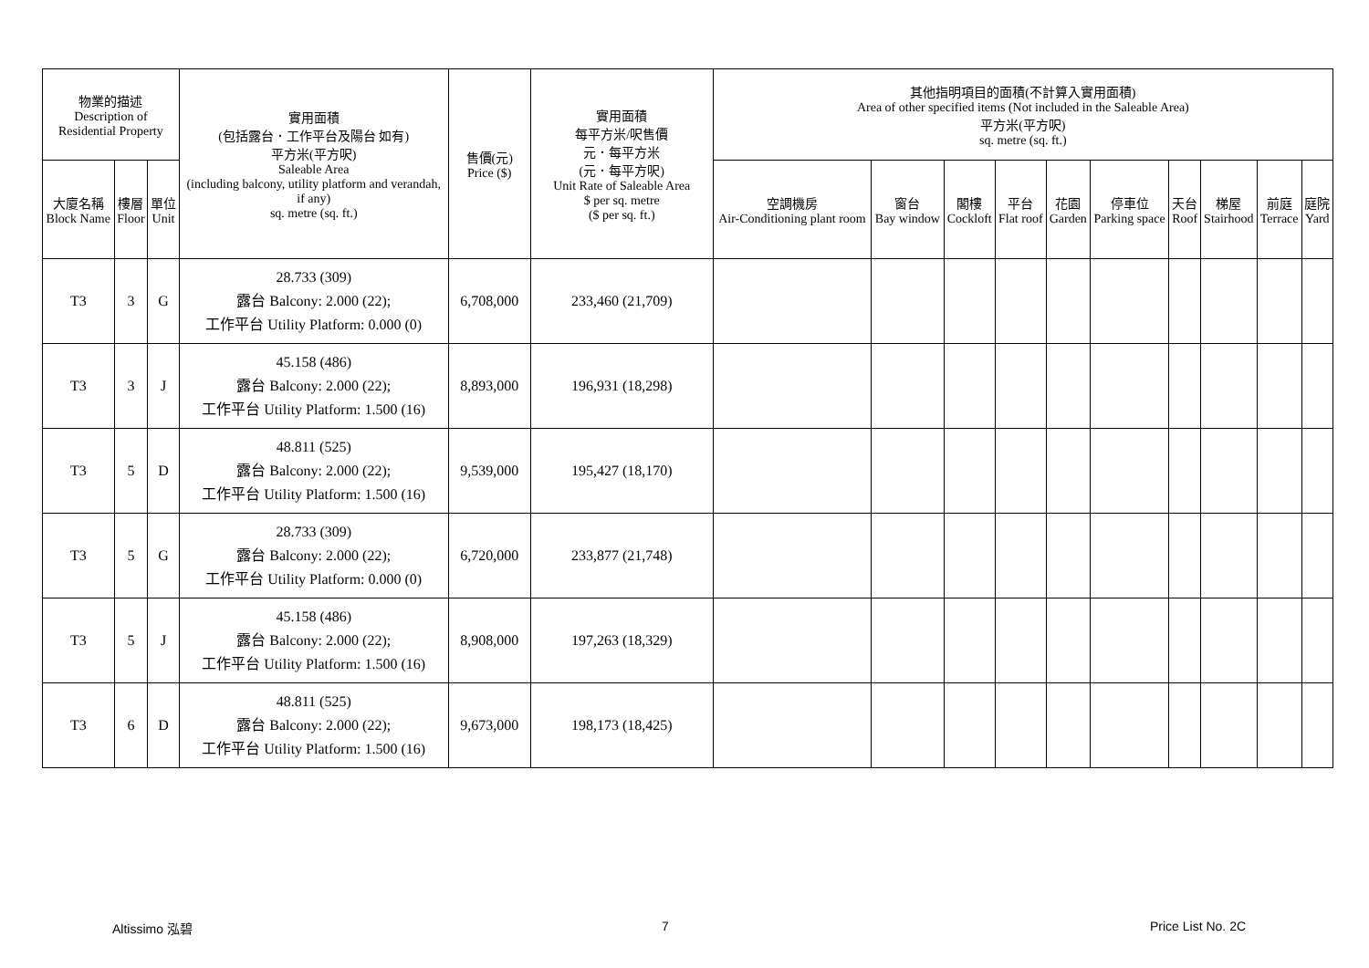| 物業的描述 Description of Residential Property | | | 實用面積 (包括露台．工作平台及陽台 如有) 平方米(平方呎) Saleable Area (including balcony, utility platform and verandah, if any) sq. metre (sq. ft.) | 售價(元) Price ($) | 實用面積 每平方米/呎售價 元．每平方米 (元．每平方呎) Unit Rate of Saleable Area $ per sq. metre ($ per sq. ft.) | 其他指明項目的面積(不計算入實用面積) Area of other specified items (Not included in the Saleable Area) 平方米(平方呎) sq. metre (sq. ft.) | | | | | | | | | |
| --- | --- | --- | --- | --- | --- | --- | --- | --- | --- | --- | --- | --- | --- | --- | --- |
| 大廈名稱 Block Name | 樓層 Floor | 單位 Unit | | | | 空調機房 Air-Conditioning plant room | 窗台 Bay window | 閣樓 Cockloft | 平台 Flat roof | 花園 Garden | 停車位 Parking space | 天台 Roof | 梯屋 Stairhood | 前庭 Terrace | 庭院 Yard |
| T3 | 3 | G | 28.733 (309) 露台 Balcony: 2.000 (22); 工作平台 Utility Platform: 0.000 (0) | 6,708,000 | 233,460 (21,709) | | | | | | | | | | |
| T3 | 3 | J | 45.158 (486) 露台 Balcony: 2.000 (22); 工作平台 Utility Platform: 1.500 (16) | 8,893,000 | 196,931 (18,298) | | | | | | | | | | |
| T3 | 5 | D | 48.811 (525) 露台 Balcony: 2.000 (22); 工作平台 Utility Platform: 1.500 (16) | 9,539,000 | 195,427 (18,170) | | | | | | | | | | |
| T3 | 5 | G | 28.733 (309) 露台 Balcony: 2.000 (22); 工作平台 Utility Platform: 0.000 (0) | 6,720,000 | 233,877 (21,748) | | | | | | | | | | |
| T3 | 5 | J | 45.158 (486) 露台 Balcony: 2.000 (22); 工作平台 Utility Platform: 1.500 (16) | 8,908,000 | 197,263 (18,329) | | | | | | | | | | |
| T3 | 6 | D | 48.811 (525) 露台 Balcony: 2.000 (22); 工作平台 Utility Platform: 1.500 (16) | 9,673,000 | 198,173 (18,425) | | | | | | | | | | |
Altissimo 泓碧 7 Price List No. 2C